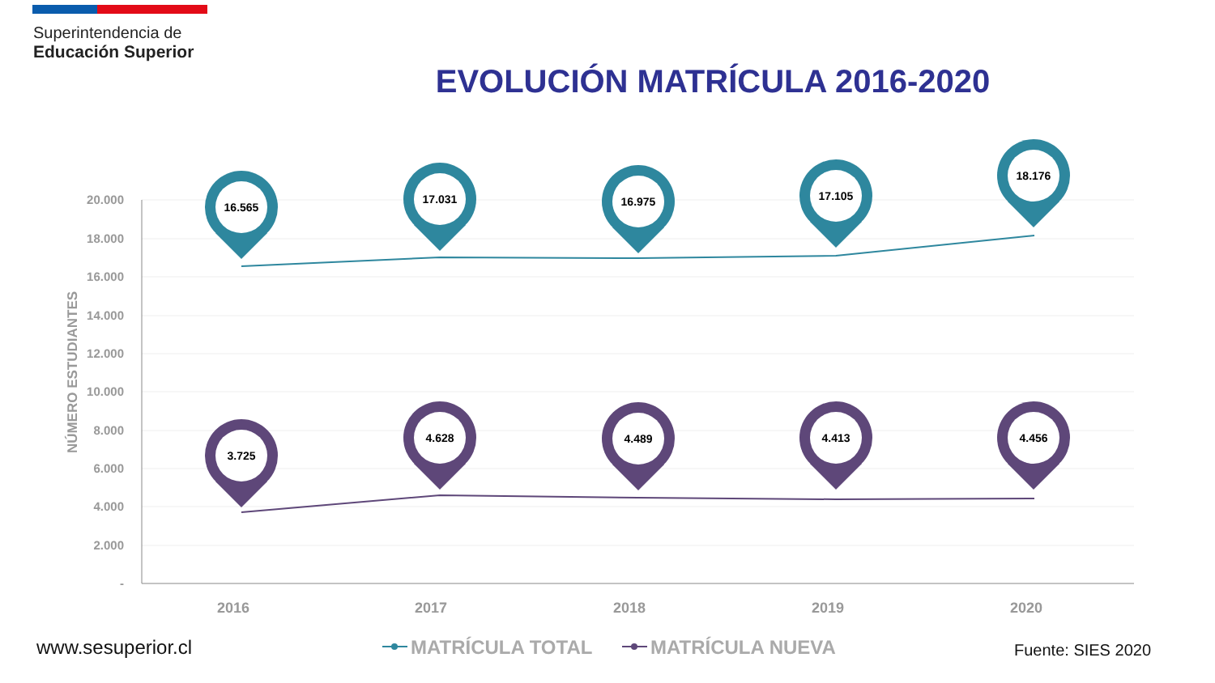Superintendencia de
Educación Superior
EVOLUCIÓN MATRÍCULA 2016-2020
20.000
18.000
16.000
14.000
12.000
10.000
8.000
6.000
4.000
2.000
-
NÚMERO ESTUDIANTES
2016
2017
2018
2019
2020
16.565
17.031
16.975
17.105
18.176
3.725
4.628
4.489
4.413
4.456
MATRÍCULA TOTAL
MATRÍCULA NUEVA
www.sesuperior.cl Fuente: SIES 2020